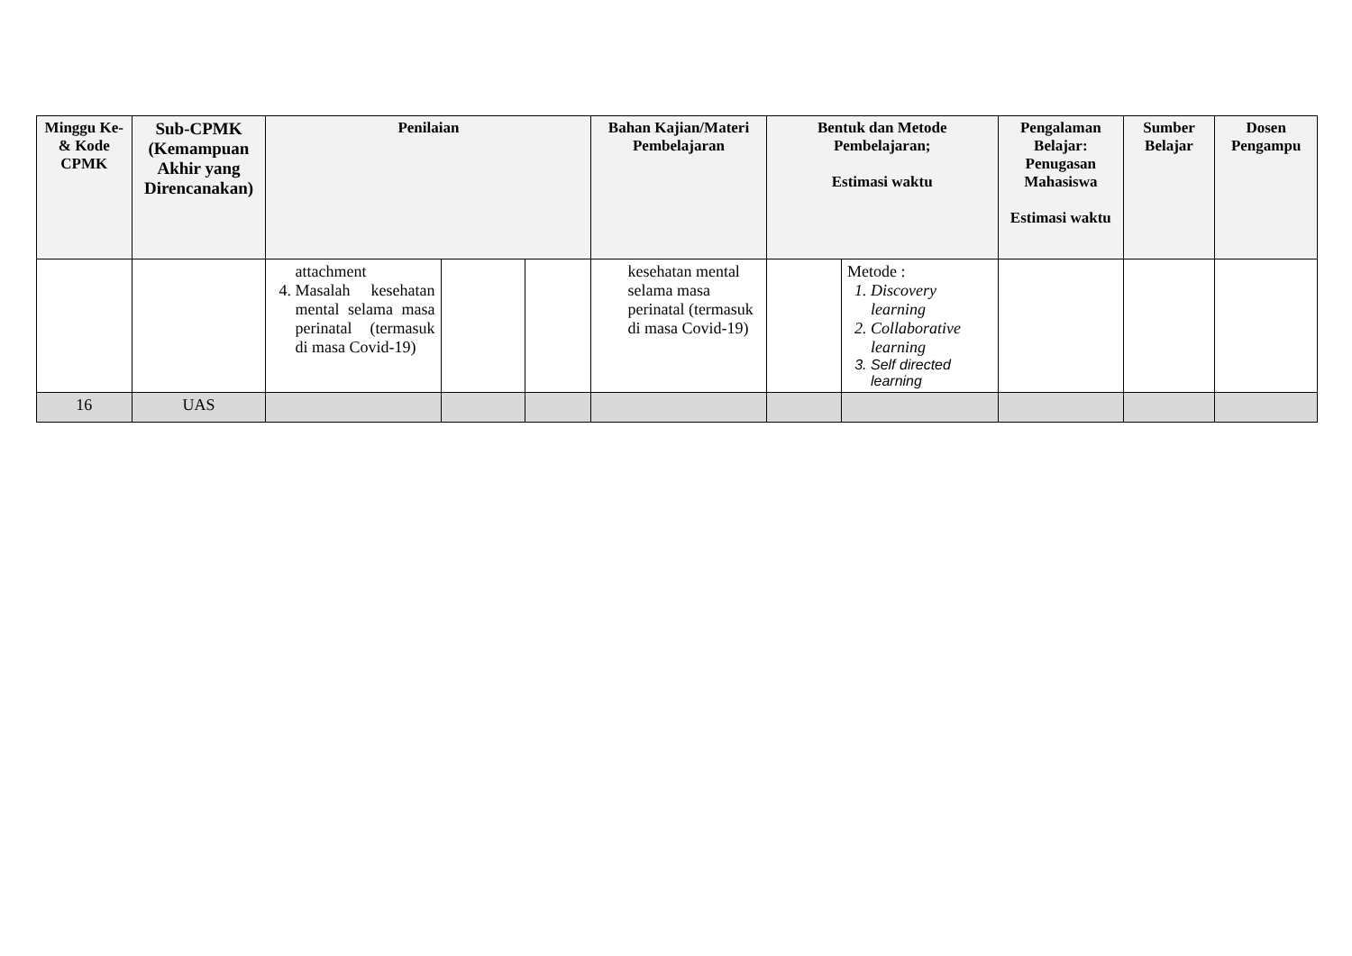| Minggu Ke- & Kode CPMK | Sub-CPMK (Kemampuan Akhir yang Direncanakan) | Penilaian | | | Bahan Kajian/Materi Pembelajaran | Bentuk dan Metode Pembelajaran; Estimasi waktu | | Pengalaman Belajar: Penugasan Mahasiswa Estimasi waktu | Sumber Belajar | Dosen Pengampu |
| --- | --- | --- | --- | --- | --- | --- | --- | --- | --- | --- |
| | | attachment 4. Masalah kesehatan mental selama masa perinatal (termasuk di masa Covid-19) | | | kesehatan mental selama masa perinatal (termasuk di masa Covid-19) | | Metode : 1. Discovery learning 2. Collaborative learning 3. Self directed learning | | | |
| 16 | UAS | | | | | | | | | |